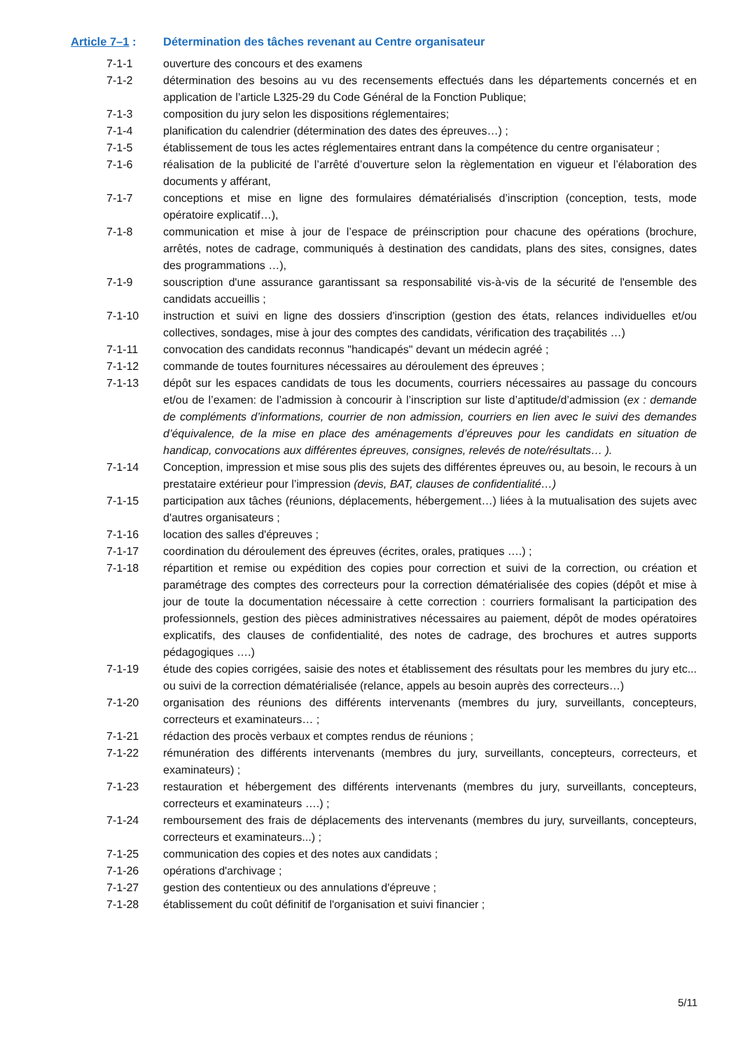Article 7–1 : Détermination des tâches revenant au Centre organisateur
7-1-1 ouverture des concours et des examens
7-1-2 détermination des besoins au vu des recensements effectués dans les départements concernés et en application de l’article L325-29 du Code Général de la Fonction Publique;
7-1-3 composition du jury selon les dispositions réglementaires;
7-1-4 planification du calendrier (détermination des dates des épreuves…) ;
7-1-5 établissement de tous les actes réglementaires entrant dans la compétence du centre organisateur ;
7-1-6 réalisation de la publicité de l’arrêté d’ouverture selon la règlementation en vigueur et l’élaboration des documents y afférant,
7-1-7 conceptions et mise en ligne des formulaires dématérialisés d’inscription (conception, tests, mode opératoire explicatif…),
7-1-8 communication et mise à jour de l’espace de préinscription pour chacune des opérations (brochure, arrêtés, notes de cadrage, communiqués à destination des candidats, plans des sites, consignes, dates des programmations …),
7-1-9 souscription d'une assurance garantissant sa responsabilité vis-à-vis de la sécurité de l'ensemble des candidats accueillis ;
7-1-10 instruction et suivi en ligne des dossiers d'inscription (gestion des états, relances individuelles et/ou collectives, sondages, mise à jour des comptes des candidats, vérification des traçabilités …)
7-1-11 convocation des candidats reconnus "handicapés" devant un médecin agréé ;
7-1-12 commande de toutes fournitures nécessaires au déroulement des épreuves ;
7-1-13 dépôt sur les espaces candidats de tous les documents, courriers nécessaires au passage du concours et/ou de l’examen: de l’admission à concourir à l’inscription sur liste d’aptitude/d’admission (ex : demande de compléments d’informations, courrier de non admission, courriers en lien avec le suivi des demandes d’équivalence, de la mise en place des aménagements d’épreuves pour les candidats en situation de handicap, convocations aux différentes épreuves, consignes, relevés de note/résultats… ).
7-1-14 Conception, impression et mise sous plis des sujets des différentes épreuves ou, au besoin, le recours à un prestataire extérieur pour l’impression (devis, BAT, clauses de confidentialité…)
7-1-15 participation aux tâches (réunions, déplacements, hébergement…) liées à la mutualisation des sujets avec d'autres organisateurs ;
7-1-16 location des salles d'épreuves ;
7-1-17 coordination du déroulement des épreuves (écrites, orales, pratiques ….) ;
7-1-18 répartition et remise ou expédition des copies pour correction et suivi de la correction, ou création et paramétrage des comptes des correcteurs pour la correction dématérialisée des copies (dépôt et mise à jour de toute la documentation nécessaire à cette correction : courriers formalisant la participation des professionnels, gestion des pièces administratives nécessaires au paiement, dépôt de modes opératoires explicatifs, des clauses de confidentialité, des notes de cadrage, des brochures et autres supports pédagogiques ….)
7-1-19 étude des copies corrigées, saisie des notes et établissement des résultats pour les membres du jury etc... ou suivi de la correction dématérialisée (relance, appels au besoin auprès des correcteurs…)
7-1-20 organisation des réunions des différents intervenants (membres du jury, surveillants, concepteurs, correcteurs et examinateurs… ;
7-1-21 rédaction des procès verbaux et comptes rendus de réunions ;
7-1-22 rémunération des différents intervenants (membres du jury, surveillants, concepteurs, correcteurs, et examinateurs) ;
7-1-23 restauration et hébergement des différents intervenants (membres du jury, surveillants, concepteurs, correcteurs et examinateurs ….) ;
7-1-24 remboursement des frais de déplacements des intervenants (membres du jury, surveillants, concepteurs, correcteurs et examinateurs...) ;
7-1-25 communication des copies et des notes aux candidats ;
7-1-26 opérations d'archivage ;
7-1-27 gestion des contentieux ou des annulations d'épreuve ;
7-1-28 établissement du coût définitif de l'organisation et suivi financier ;
5/11